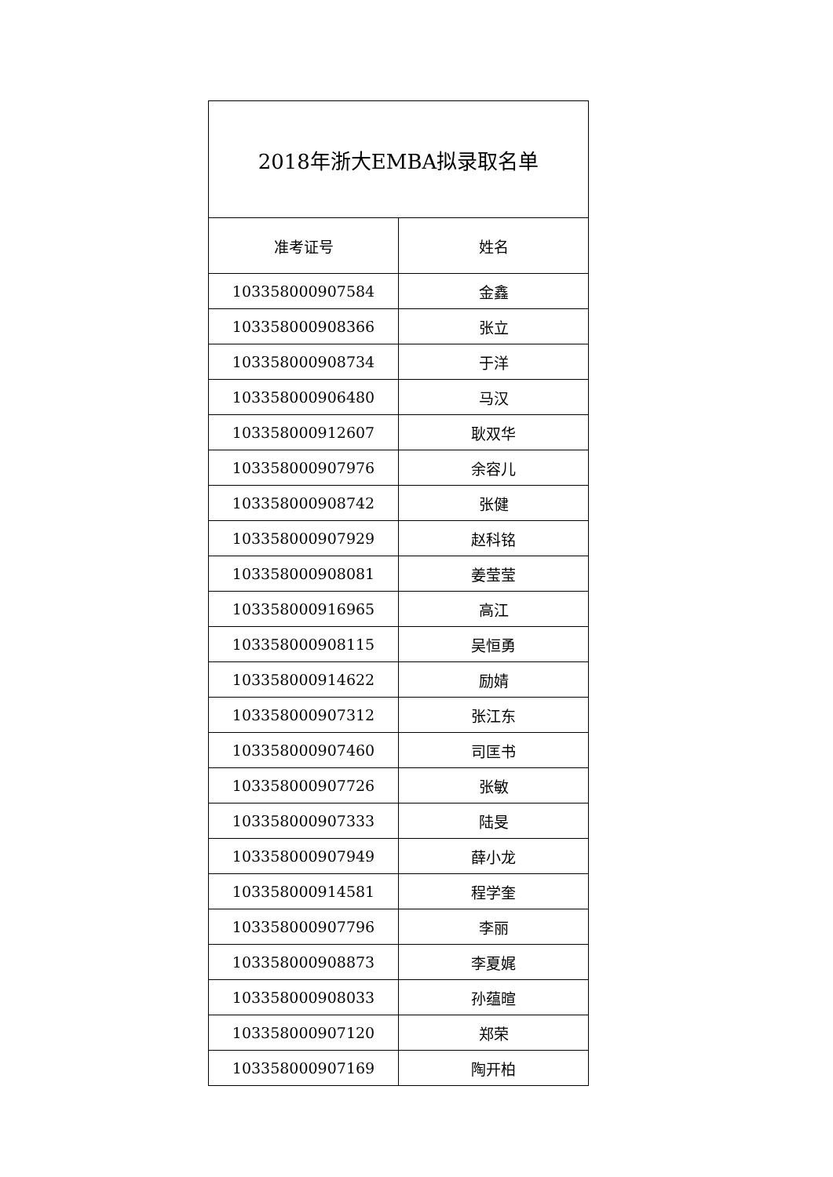| 2018年浙大EMBA拟录取名单 | |
| --- | --- |
| 准考证号 | 姓名 |
| 103358000907584 | 金鑫 |
| 103358000908366 | 张立 |
| 103358000908734 | 于洋 |
| 103358000906480 | 马汉 |
| 103358000912607 | 耿双华 |
| 103358000907976 | 余容儿 |
| 103358000908742 | 张健 |
| 103358000907929 | 赵科铭 |
| 103358000908081 | 姜莹莹 |
| 103358000916965 | 高江 |
| 103358000908115 | 吴恒勇 |
| 103358000914622 | 励婧 |
| 103358000907312 | 张江东 |
| 103358000907460 | 司匡书 |
| 103358000907726 | 张敏 |
| 103358000907333 | 陆旻 |
| 103358000907949 | 薛小龙 |
| 103358000914581 | 程学奎 |
| 103358000907796 | 李丽 |
| 103358000908873 | 李夏娓 |
| 103358000908033 | 孙蕴暄 |
| 103358000907120 | 郑荣 |
| 103358000907169 | 陶开柏 |